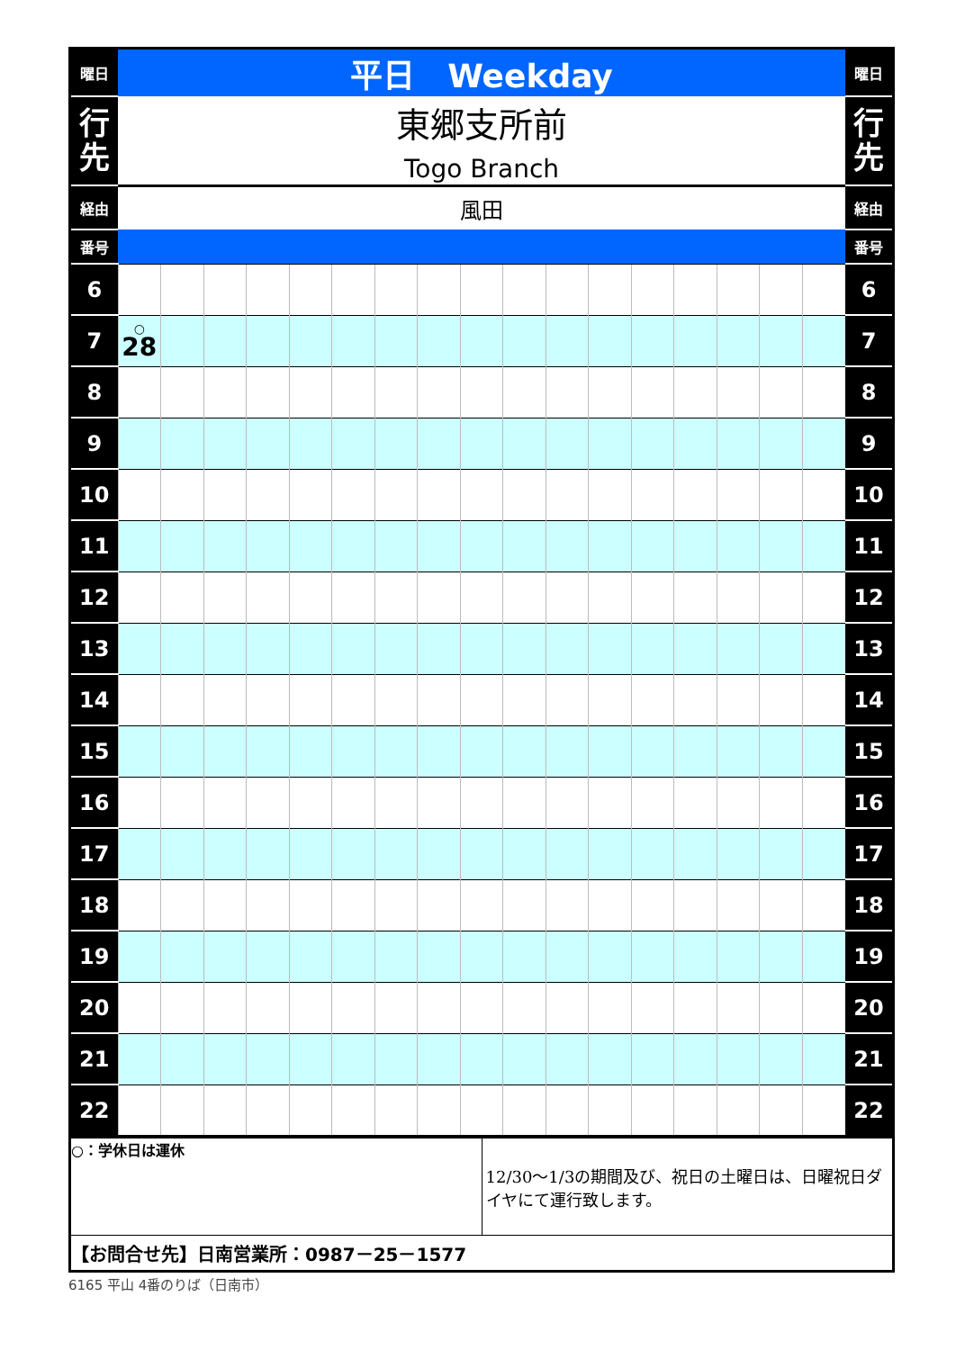| 曜日 | 平日 Weekday | | | | | | | | | | | | | | | | | 曜日 |
| 行 先 | 東郷支所前 Togo Branch | | | | | | | | | | | | | | | | | 行 先 |
| 経由 | 風田 | | | | | | | | | | | | | | | | | 経由 |
| 番号 | | | | | | | | | | | | | | | | | | 番号 |
| 6 | | | | | | | | | | | | | | | | | | 6 |
| 7 | ○ 28 | | | | | | | | | | | | | | | | | 7 |
| 8 | | | | | | | | | | | | | | | | | | 8 |
| 9 | | | | | | | | | | | | | | | | | | 9 |
| 10 | | | | | | | | | | | | | | | | | | 10 |
| 11 | | | | | | | | | | | | | | | | | | 11 |
| 12 | | | | | | | | | | | | | | | | | | 12 |
| 13 | | | | | | | | | | | | | | | | | | 13 |
| 14 | | | | | | | | | | | | | | | | | | 14 |
| 15 | | | | | | | | | | | | | | | | | | 15 |
| 16 | | | | | | | | | | | | | | | | | | 16 |
| 17 | | | | | | | | | | | | | | | | | | 17 |
| 18 | | | | | | | | | | | | | | | | | | 18 |
| 19 | | | | | | | | | | | | | | | | | | 19 |
| 20 | | | | | | | | | | | | | | | | | | 20 |
| 21 | | | | | | | | | | | | | | | | | | 21 |
| 22 | | | | | | | | | | | | | | | | | | 22 |
| ○：学休日は運休 | 12/30～1/3の期間及び、祝日の土曜日は、日曜祝日ダイヤにて運行致します。 |
| 【お問合せ先】日南営業所：0987－25－1577 | |
6165 平山 4番のりば（日南市）